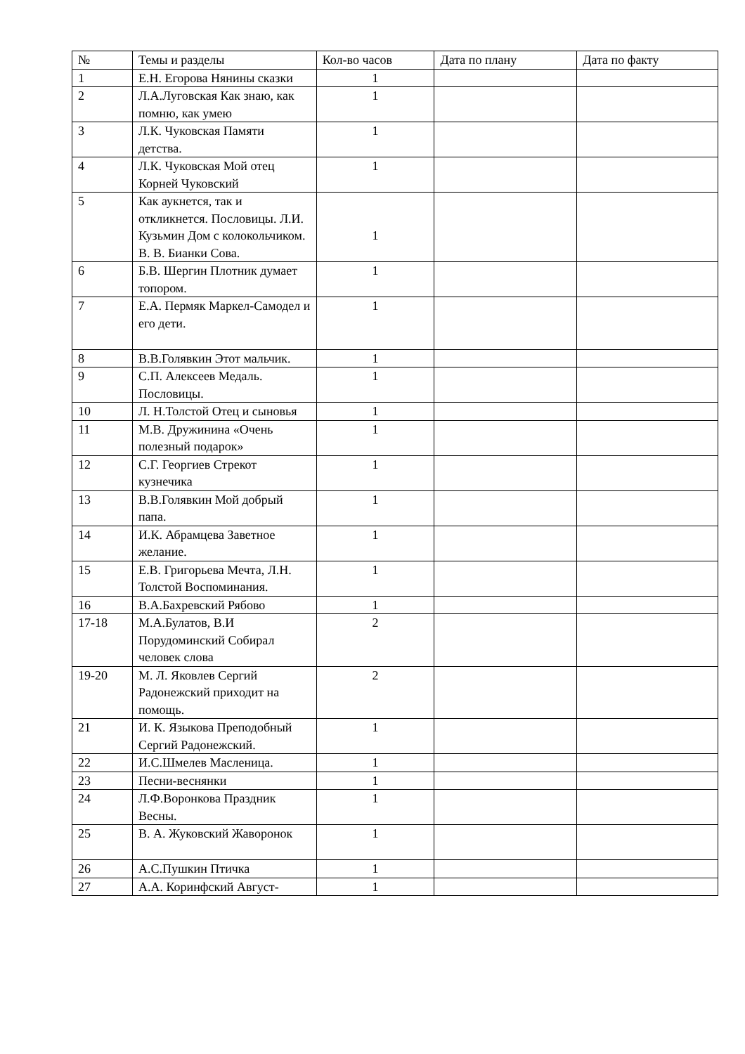| № | Темы и разделы | Кол-во часов | Дата по плану | Дата по факту |
| --- | --- | --- | --- | --- |
| 1 | Е.Н. Егорова Нянины сказки | 1 | | |
| 2 | Л.А.Луговская Как знаю, как помню, как умею | 1 | | |
| 3 | Л.К. Чуковская Памяти детства. | 1 | | |
| 4 | Л.К. Чуковская Мой отец Корней Чуковский | 1 | | |
| 5 | Как аукнется, так и откликнется. Пословицы. Л.И. Кузьмин Дом с колокольчиком. В. В. Бианки Сова. | 1 | | |
| 6 | Б.В. Шергин Плотник думает топором. | 1 | | |
| 7 | Е.А. Пермяк Маркел-Самодел и его дети. | 1 | | |
| 8 | В.В.Голявкин Этот мальчик. | 1 | | |
| 9 | С.П. Алексеев Медаль. Пословицы. | 1 | | |
| 10 | Л. Н.Толстой Отец и сыновья | 1 | | |
| 11 | М.В. Дружинина «Очень полезный подарок» | 1 | | |
| 12 | С.Г. Георгиев Стрекот кузнечика | 1 | | |
| 13 | В.В.Голявкин Мой добрый папа. | 1 | | |
| 14 | И.К. Абрамцева Заветное желание. | 1 | | |
| 15 | Е.В. Григорьева Мечта, Л.Н. Толстой Воспоминания. | 1 | | |
| 16 | В.А.Бахревский Рябово | 1 | | |
| 17-18 | М.А.Булатов, В.И Порудоминский Собирал человек слова | 2 | | |
| 19-20 | М. Л. Яковлев Сергий Радонежский приходит на помощь. | 2 | | |
| 21 | И. К. Языкова Преподобный Сергий Радонежский. | 1 | | |
| 22 | И.С.Шмелев Масленица. | 1 | | |
| 23 | Песни-веснянки | 1 | | |
| 24 | Л.Ф.Воронкова Праздник Весны. | 1 | | |
| 25 | В. А. Жуковский Жаворонок | 1 | | |
| 26 | А.С.Пушкин Птичка | 1 | | |
| 27 | А.А. Коринфский Август- | 1 | | |